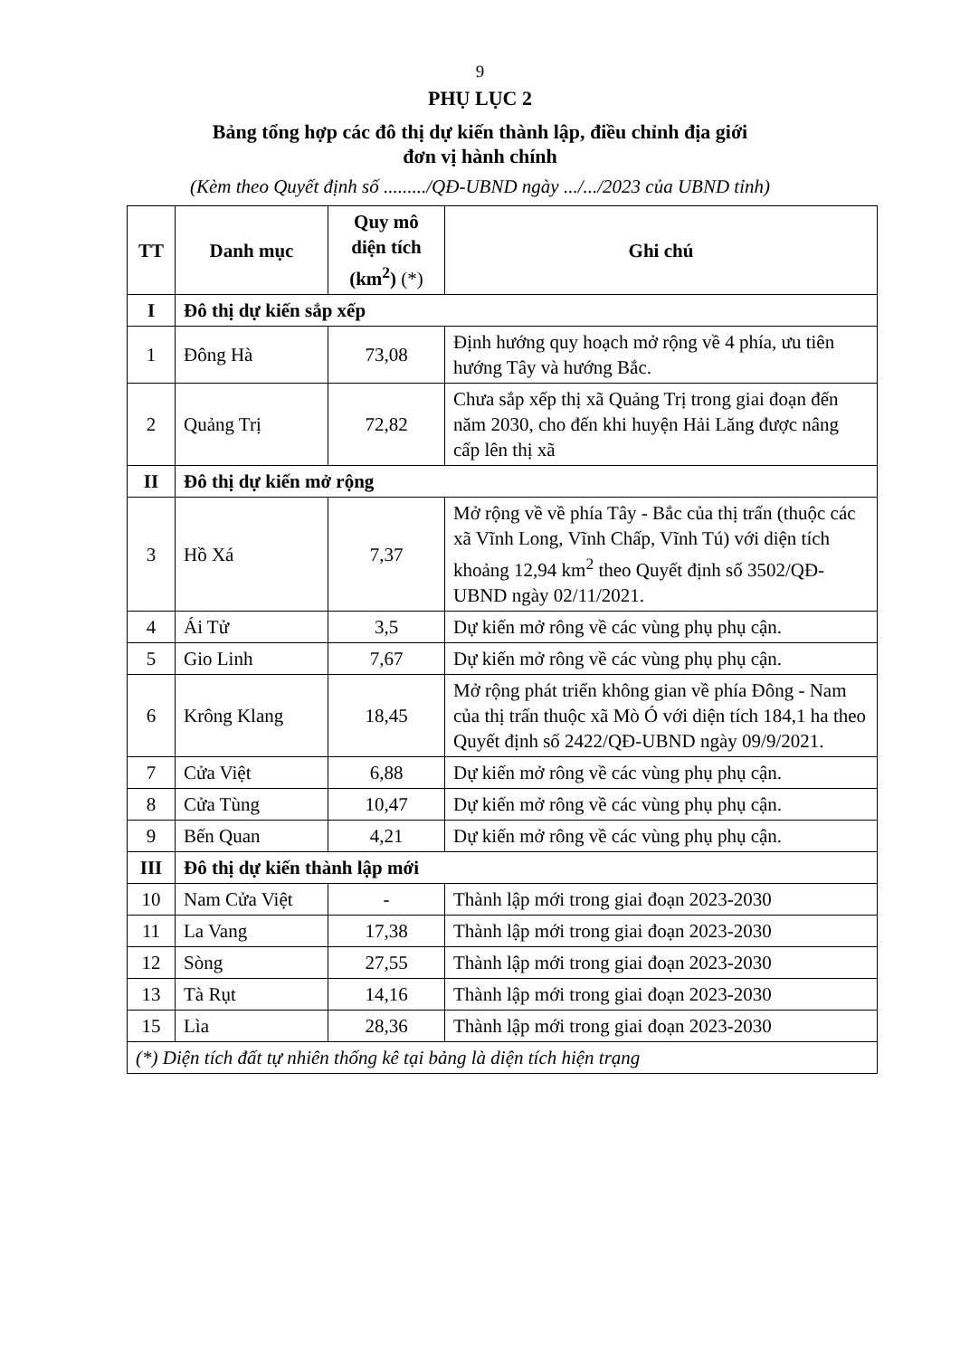9
PHỤ LỤC 2
Bảng tổng hợp các đô thị dự kiến thành lập, điều chỉnh địa giới
đơn vị hành chính
(Kèm theo Quyết định số ........./QĐ-UBND ngày .../.../2023 của UBND tỉnh)
| TT | Danh mục | Quy mô diện tích (km<sup>2</sup>) (*) | Ghi chú |
| --- | --- | --- | --- |
| I | Đô thị dự kiến sắp xếp | | |
| 1 | Đông Hà | 73,08 | Định hướng quy hoạch mở rộng về 4 phía, ưu tiên hướng Tây và hướng Bắc. |
| 2 | Quảng Trị | 72,82 | Chưa sắp xếp thị xã Quảng Trị trong giai đoạn đến năm 2030, cho đến khi huyện Hải Lăng được nâng cấp lên thị xã |
| II | Đô thị dự kiến mở rộng | | |
| 3 | Hồ Xá | 7,37 | Mở rộng về về phía Tây - Bắc của thị trấn (thuộc các xã Vĩnh Long, Vĩnh Chấp, Vĩnh Tú) với diện tích khoảng 12,94 km<sup>2</sup> theo Quyết định số 3502/QĐ-UBND ngày 02/11/2021. |
| 4 | Ái Tử | 3,5 | Dự kiến mở rông về các vùng phụ phụ cận. |
| 5 | Gio Linh | 7,67 | Dự kiến mở rông về các vùng phụ phụ cận. |
| 6 | Krông Klang | 18,45 | Mở rộng phát triển không gian về phía Đông - Nam của thị trấn thuộc xã Mò Ó với diện tích 184,1 ha theo Quyết định số 2422/QĐ-UBND ngày 09/9/2021. |
| 7 | Cửa Việt | 6,88 | Dự kiến mở rông về các vùng phụ phụ cận. |
| 8 | Cửa Tùng | 10,47 | Dự kiến mở rông về các vùng phụ phụ cận. |
| 9 | Bến Quan | 4,21 | Dự kiến mở rông về các vùng phụ phụ cận. |
| III | Đô thị dự kiến thành lập mới | | |
| 10 | Nam Cửa Việt | - | Thành lập mới trong giai đoạn 2023-2030 |
| 11 | La Vang | 17,38 | Thành lập mới trong giai đoạn 2023-2030 |
| 12 | Sòng | 27,55 | Thành lập mới trong giai đoạn 2023-2030 |
| 13 | Tà Rụt | 14,16 | Thành lập mới trong giai đoạn 2023-2030 |
| 15 | Lìa | 28,36 | Thành lập mới trong giai đoạn 2023-2030 |
| (*) Diện tích đất tự nhiên thống kê tại bảng là diện tích hiện trạng | | | |